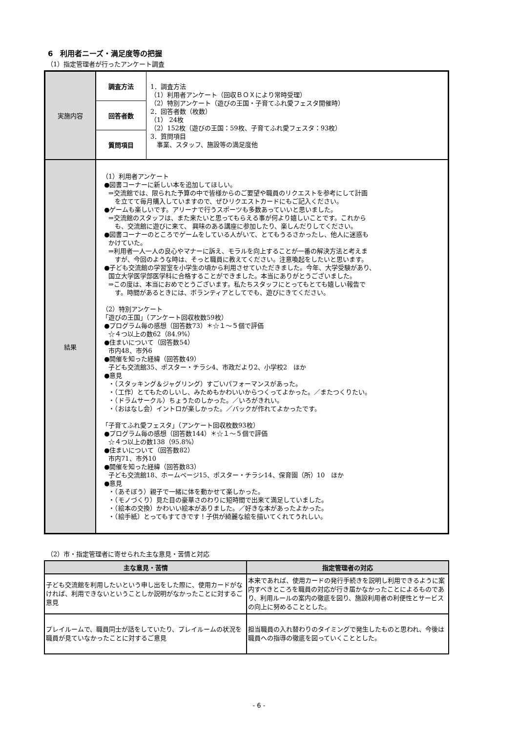6　利用者ニーズ・満足度等の把握
（1）指定管理者が行ったアンケート調査
| 実施内容 | 調査方法 | 1．調査方法 （1）利用者アンケート（回収ＢＯＸにより常時受理） （2）特別アンケート（遊びの王国・子育てふれ愛フェスタ開催時） 2．回答者数（枚数） （1） 24枚 （2）152枚（遊びの王国：59枚、子育てふれ愛フェスタ：93枚） 3．質問項目 事業、スタッフ、施設等の満足度他 |
| | 回答者数 | |
| | 質問項目 | |
| 結果 | （1）利用者アンケート ●図書コーナーに新しい本を追加してほしい。 ⇒交流館では、限られた予算の中で皆様からのご要望や職員のリクエストを参考にして計画 を立てて毎月購入していますので、ぜひリクエストカードにもご記入ください。 ●ゲームも楽しいです。アリーナで行うスポーツも多数あっていいと思いました。 ⇒交流館のスタッフは、また来たいと思ってもらえる事が何より嬉しいことです。これから も、交流館に遊びに来て、 興味のある講座に参加したり、楽しんだりしてください。 ●図書コーナーのところでゲームをしている人がいて、とてもうるさかったし、他人に迷惑も かけていた。 ⇒利用者一人一人の良心やマナーに訴え、モラルを向上することが一番の解決方法と考えま すが、今回のような時は、そっと職員に教えてください。注意喚起をしたいと思います。 ●子ども交流館の学習室を小学生の頃から利用させていただきました。今年、大学受験があり、 国立大学医学部医学科に合格することができました。本当にありがとうございました。 ⇒この度は、本当におめでとうございます。私たちスタッフにとってもとても嬉しい報告で す。時間があるときには、ボランティアとしてでも、遊びにきてください。 （2）特別アンケート 「遊びの王国」（アンケート回収枚数59枚） ●プログラム毎の感想（回答数73）＊☆１～５個で評価 ☆４つ以上の数62（84.9%） ●住まいについて（回答数54） 市内48、市外6 ●開催を知った経緯（回答数49） 子ども交流館35、ポスター・チラシ4、市政だより2、小学校2 ほか ●意見 ・（スタッキング＆ジャグリング）すごいパフォーマンスがあった。 ・（工作）とてもたのしいし、みためもかわいいからつくってよかった。／またつくりたい。 ・（ドラムサークル）ちょうたのしかった。／いろがきれい。 ・（おはなし会）イントロが楽しかった。／バックが作れてよかったです。 「子育てふれ愛フェスタ」（アンケート回収枚数93枚） ●プログラム毎の感想（回答数144）＊☆１～５個で評価 ☆４つ以上の数138（95.8%） ●住まいについて（回答数82） 市内71、市外10 ●開催を知った経緯（回答数83） 子ども交流館18、ホームページ15、ポスター・チラシ14、保育園（所）10 ほか ●意見 ・（あそぼう）親子で一緒に体を動かせて楽しかった。 ・（モノづくり）見た目の豪華さのわりに短時間で出来て満足していました。 ・（絵本の交換）かわいい絵本がありました。／好きな本があったよかった。 ・（絵手紙）とってもすてきです！子供が綺麗な絵を描いてくれてうれしい。 | |
（2）市・指定管理者に寄せられた主な意見・苦情と対応
| 主な意見・苦情 | 指定管理者の対応 |
| --- | --- |
| 子ども交流館を利用したいという申し出をした際に、使用カードがなければ、利用できないということしか説明がなかったことに対するご意見 | 本来であれば、使用カードの発行手続きを説明し利用できるように案内すべきところを職員の対応が行き届かなかったことによるものであり、利用ルールの案内の徹底を図り、施設利用者の利便性とサービスの向上に努めることとした。 |
| プレイルームで、職員同士が話をしていたり、プレイルームの状況を職員が見ていなかったことに対するご意見 | 担当職員の入れ替わりのタイミングで発生したものと思われ、今後は職員への指導の徹底を図っていくこととした。 |
- 6 -